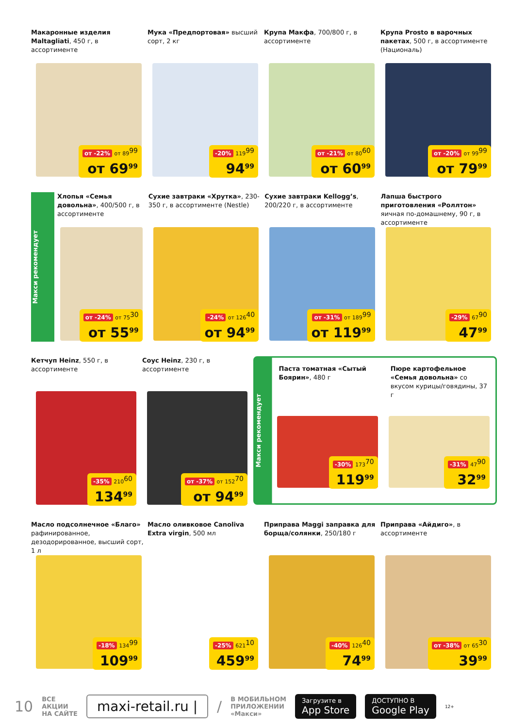Макаронные изделия Maltagliati, 450 г, в ассортименте
от -22% от 89<sup>99</sup>
от 69<sup>99</sup>
Мука «Предпортовая» высший сорт, 2 кг
-20% 119<sup>99</sup>
94<sup>99</sup>
Крупа Макфа, 700/800 г, в ассортименте
от -21% от 80<sup>60</sup>
от 60<sup>99</sup>
Крупа Prosto в варочных пакетах, 500 г, в ассортименте (Националь)
от -20% от 99<sup>99</sup>
от 79<sup>99</sup>
Макси рекомендует
Хлопья «Семья довольна», 400/500 г, в ассортименте
от -24% от 75<sup>30</sup>
от 55<sup>99</sup>
Сухие завтраки «Хрутка», 230-350 г, в ассортименте (Nestle)
-24% от 126<sup>40</sup>
от 94<sup>99</sup>
Сухие завтраки Kellogg’s, 200/220 г, в ассортименте
от -31% от 189<sup>99</sup>
от 119<sup>99</sup>
Лапша быстрого приготовления «Роллтон» яичная по-домашнему, 90 г, в ассортименте
-29% 67<sup>90</sup>
47<sup>99</sup>
Кетчуп Heinz, 550 г, в ассортименте
-35% 210<sup>60</sup>
134<sup>99</sup>
Соус Heinz, 230 г, в ассортименте
от -37% от 152<sup>70</sup>
от 94<sup>99</sup>
Макси рекомендует
Паста томатная «Сытый Боярин», 480 г
-30% 173<sup>70</sup>
119<sup>99</sup>
Пюре картофельное «Семья довольна» со вкусом курицы/говядины, 37 г
-31% 47<sup>90</sup>
32<sup>99</sup>
Масло подсолнечное «Благо» рафинированное, дезодорированное, высший сорт, 1 л
-18% 134<sup>99</sup>
109<sup>99</sup>
Масло оливковое Canoliva Extra virgin, 500 мл
-25% 621<sup>10</sup>
459<sup>99</sup>
Приправа Maggi заправка для борща/солянки, 250/180 г
-40% 126<sup>40</sup>
74<sup>99</sup>
Приправа «Айдиго», в ассортименте
от -38% от 65<sup>30</sup>
39<sup>99</sup>
10 ВСЕ
АКЦИИ
НА САЙТЕ maxi-retail.ru | / В МОБИЛЬНОМ
ПРИЛОЖЕНИИ
«Макси» Загрузите в
App Store ДОСТУПНО В
Google Play 12+